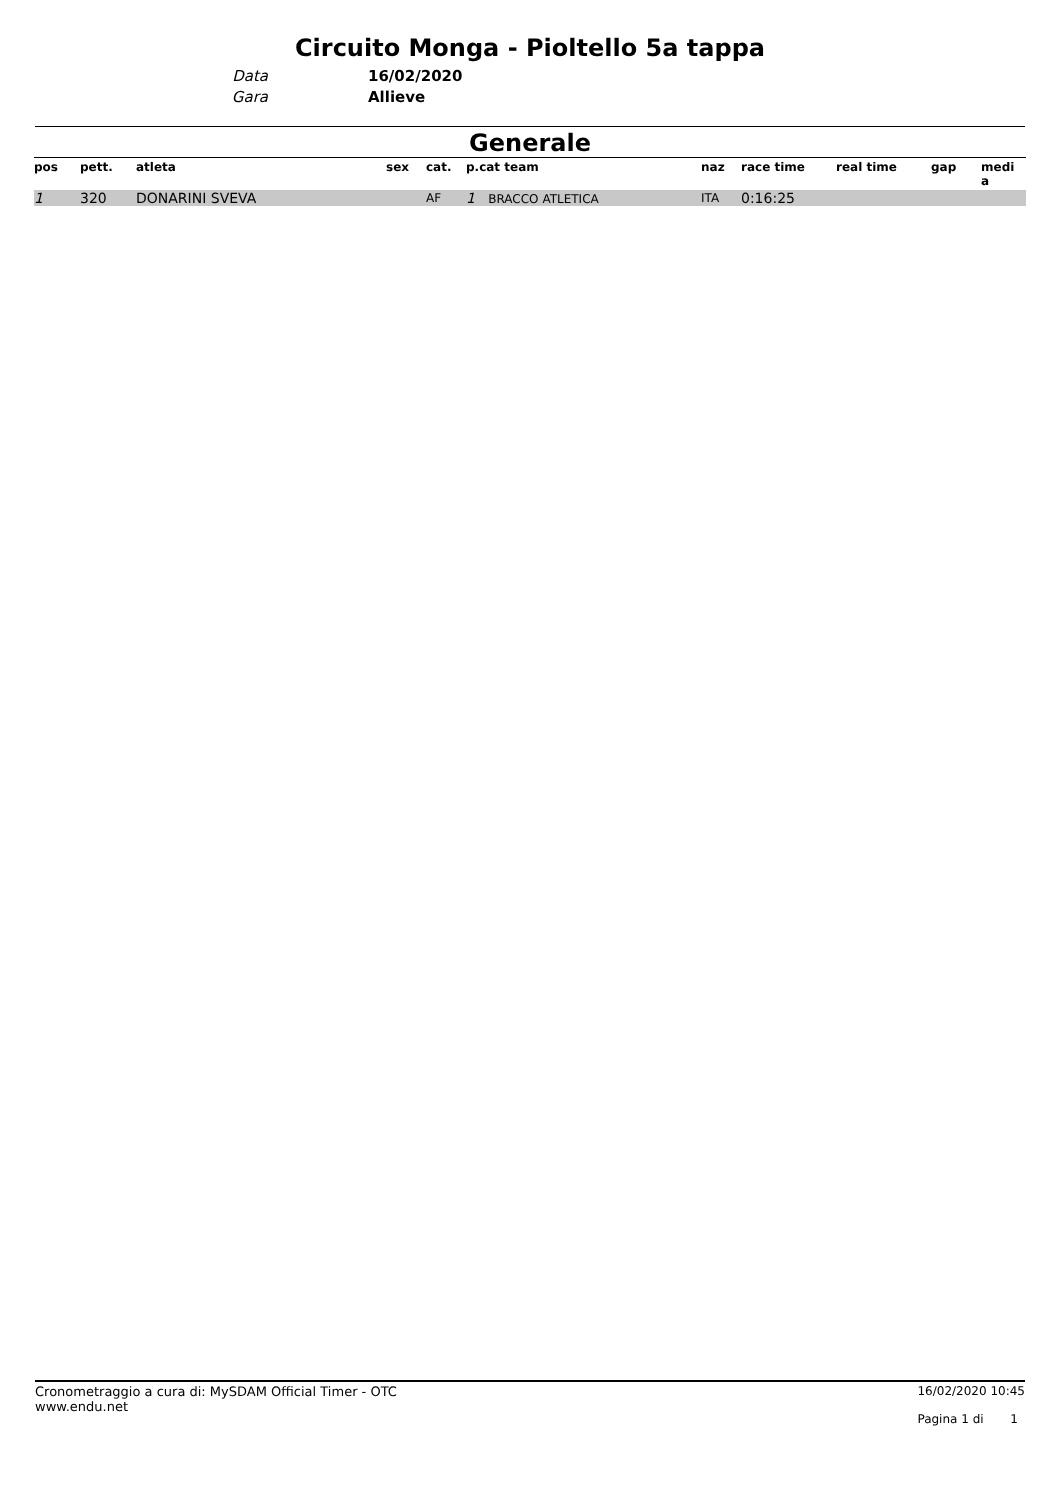Circuito Monga - Pioltello 5a tappa
Data 16/02/2020 Gara Allieve
Generale
| pos | pett. | atleta | sex | cat. | p.cat team | naz | race time | real time | gap | medi a |
| --- | --- | --- | --- | --- | --- | --- | --- | --- | --- | --- |
| 1 | 320 | DONARINI SVEVA | | AF | 1 BRACCO ATLETICA | ITA | 0:16:25 | | | |
Cronometraggio a cura di: MySDAM Official Timer - OTC
www.endu.net
16/02/2020 10:45
Pagina 1 di 1